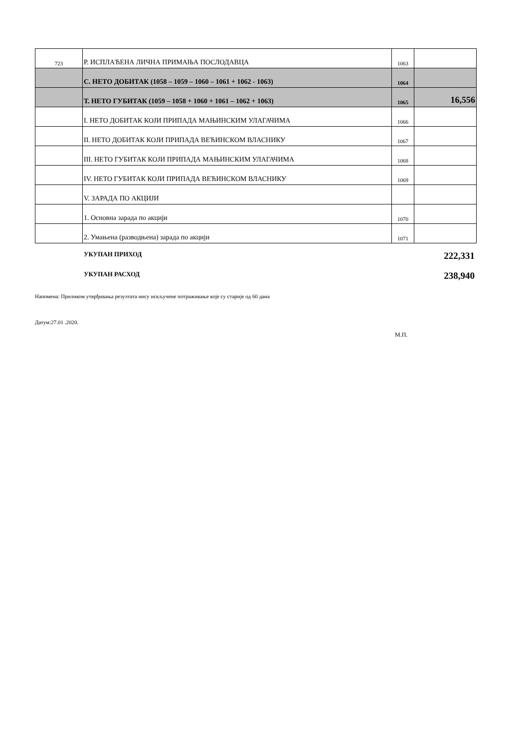| 723 | Р. ИСПЛАЋЕНА ЛИЧНА ПРИМАЊА ПОСЛОДАВЦА | 1063 | |
| | С. НЕТО ДОБИТАК (1058 – 1059 – 1060 – 1061 + 1062 - 1063) | 1064 | |
| | Т. НЕТО ГУБИТАК (1059 – 1058 + 1060 + 1061 – 1062 + 1063) | 1065 | 16,556 |
| | I. НЕТО ДОБИТАК КОЈИ ПРИПАДА МАЊИНСКИМ УЛАГАЧИМА | 1066 | |
| | II. НЕТО ДОБИТАК КОЈИ ПРИПАДА ВЕЋИНСКОМ ВЛАСНИКУ | 1067 | |
| | III. НЕТО ГУБИТАК КОЈИ ПРИПАДА МАЊИНСКИМ УЛАГАЧИМА | 1068 | |
| | IV. НЕТО ГУБИТАК КОЈИ ПРИПАДА ВЕЋИНСКОМ ВЛАСНИКУ | 1069 | |
| | V. ЗАРАДА ПО АКЦИЈИ | | |
| | 1. Основна зарада по акцији | 1070 | |
| | 2. Умањена (разводњена) зарада по акцији | 1071 | |
УКУПАН ПРИХОД 222,331
УКУПАН РАСХОД 238,940
Напомена: Приликом утврђивања резултата нису искључене потраживање које су старије од 60 дана
Датум:27.01 .2020.
М.П.